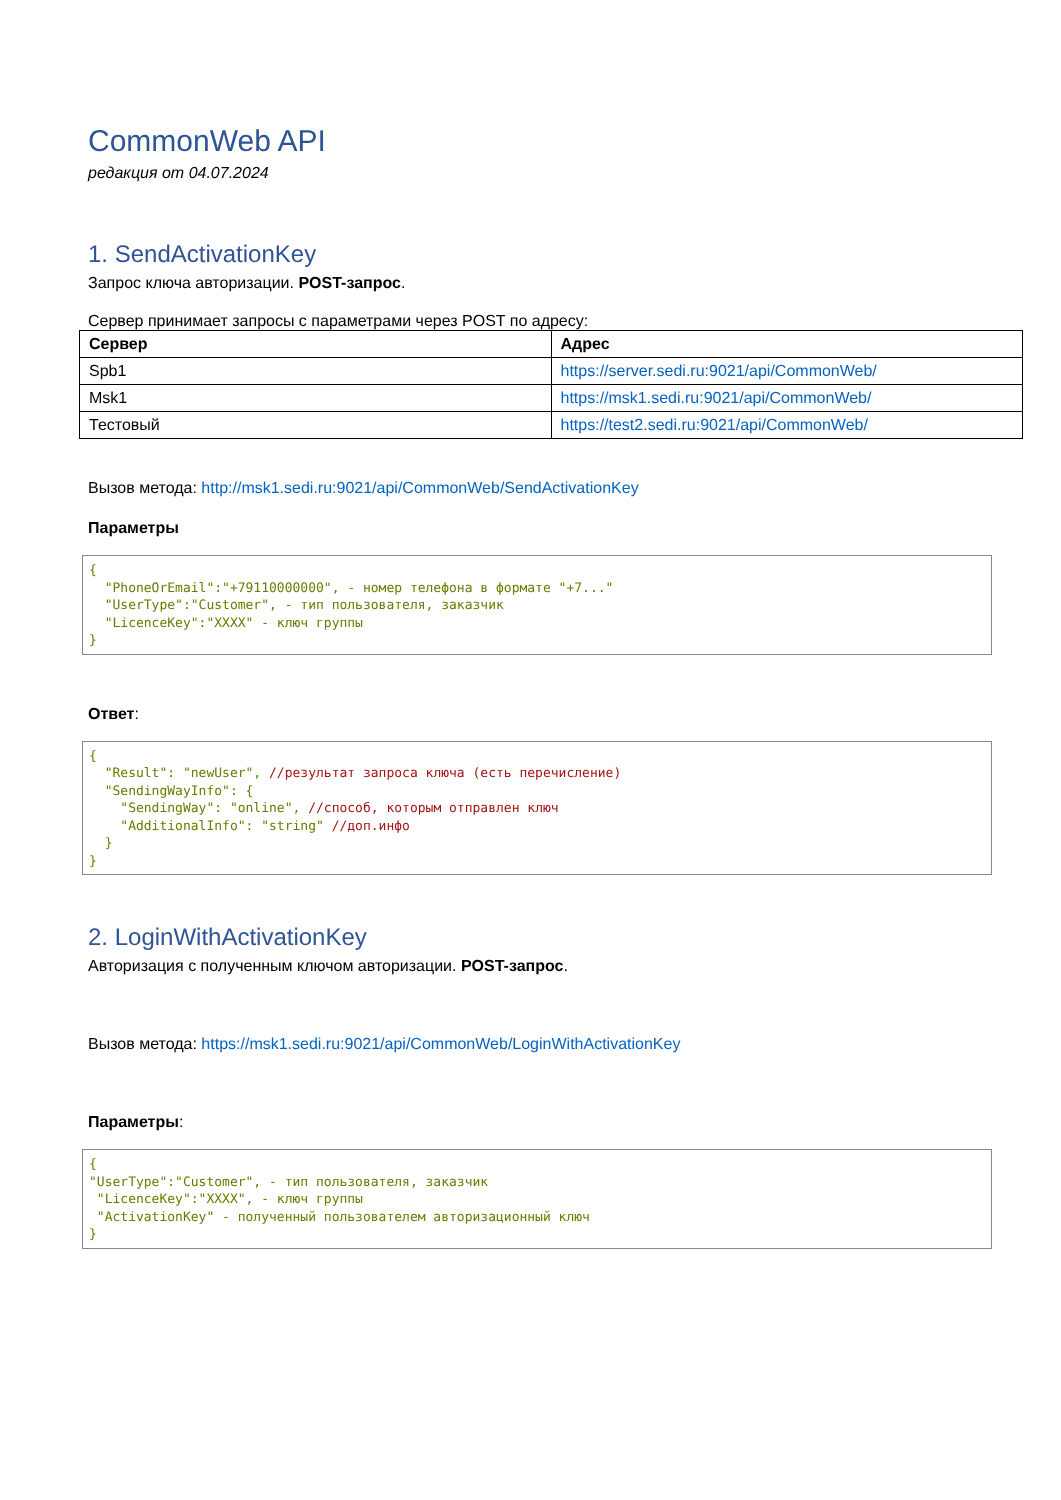CommonWeb API
редакция от 04.07.2024
1. SendActivationKey
Запрос ключа авторизации. POST-запрос.
Сервер принимает запросы с параметрами через POST по адресу:
| Сервер | Адрес |
| --- | --- |
| Spb1 | https://server.sedi.ru:9021/api/CommonWeb/ |
| Msk1 | https://msk1.sedi.ru:9021/api/CommonWeb/ |
| Тестовый | https://test2.sedi.ru:9021/api/CommonWeb/ |
Вызов метода: http://msk1.sedi.ru:9021/api/CommonWeb/SendActivationKey
Параметры
{
  "PhoneOrEmail":"+79110000000", - номер телефона в формате "+7..."
  "UserType":"Customer", - тип пользователя, заказчик
  "LicenceKey":"XXXX" - ключ группы
}
Ответ:
{
  "Result": "newUser", //результат запроса ключа (есть перечисление)
  "SendingWayInfo": {
    "SendingWay": "online", //способ, которым отправлен ключ
    "AdditionalInfo": "string" //доп.инфо
  }
}
2. LoginWithActivationKey
Авторизация с полученным ключом авторизации. POST-запрос.
Вызов метода: https://msk1.sedi.ru:9021/api/CommonWeb/LoginWithActivationKey
Параметры:
{
"UserType":"Customer", - тип пользователя, заказчик
 "LicenceKey":"XXXX", - ключ группы
 "ActivationKey" - полученный пользователем авторизационный ключ
}